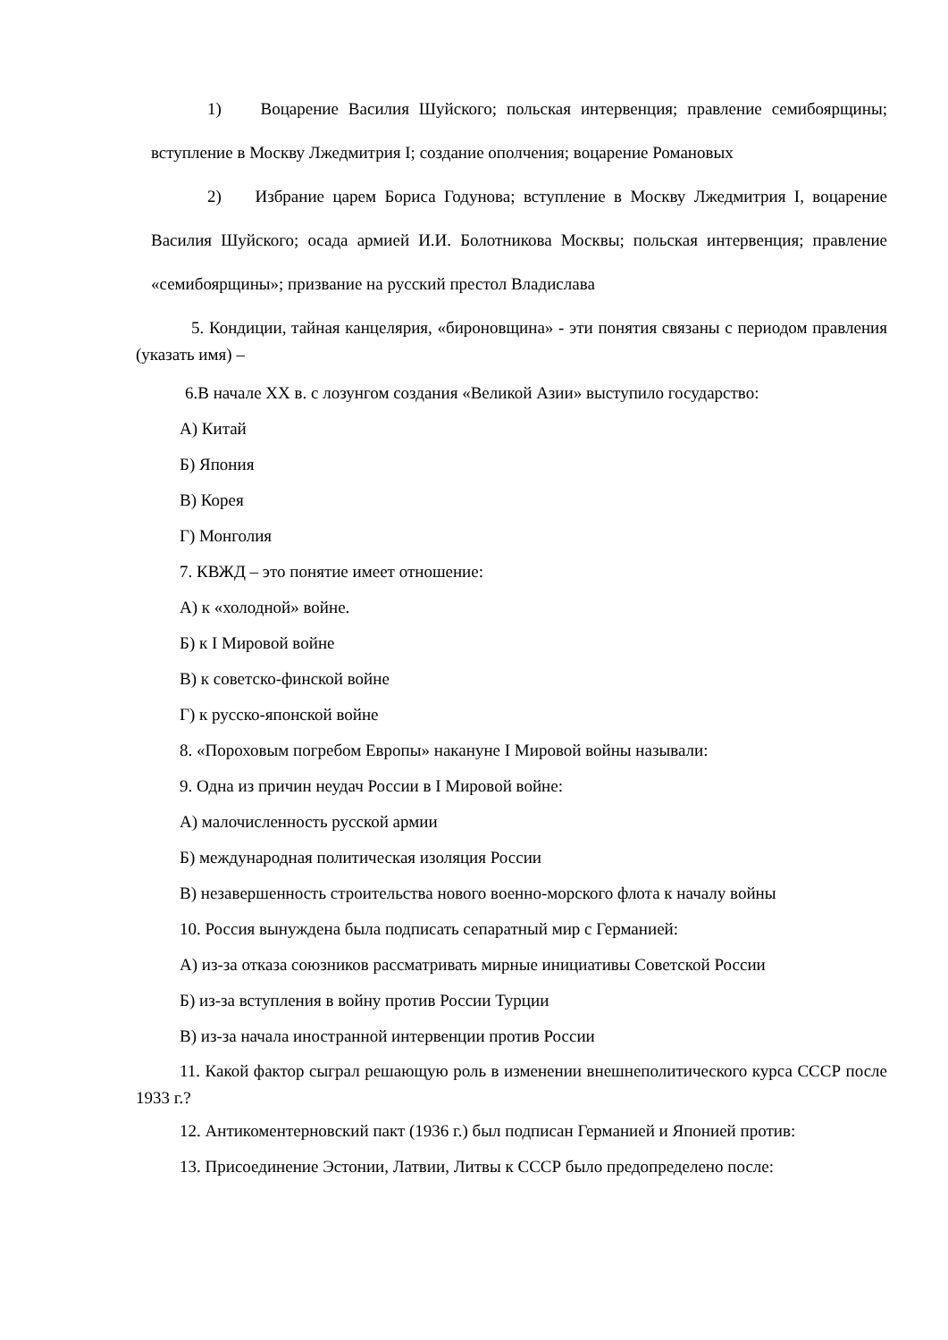1) Воцарение Василия Шуйского; польская интервенция; правление семибоярщины; вступление в Москву Лжедмитрия I; создание ополчения; воцарение Романовых
2) Избрание царем Бориса Годунова; вступление в Москву Лжедмитрия I, воцарение Василия Шуйского; осада армией И.И. Болотникова Москвы; польская интервенция; правление «семибоярщины»; призвание на русский престол Владислава
5. Кондиции, тайная канцелярия, «бироновщина» - эти понятия связаны с периодом правления (указать имя) –
6.В начале XX в. с лозунгом создания «Великой Азии» выступило государство:
А) Китай
Б) Япония
В) Корея
Г) Монголия
7. КВЖД – это понятие имеет отношение:
А) к «холодной» войне.
Б) к I Мировой войне
В) к советско-финской войне
Г) к русско-японской войне
8. «Пороховым погребом Европы» накануне I Мировой войны называли:
9. Одна из причин неудач России в I Мировой войне:
А) малочисленность русской армии
Б) международная политическая изоляция России
В) незавершенность строительства нового военно-морского флота к началу войны
10. Россия вынуждена была подписать сепаратный мир с Германией:
А) из-за отказа союзников рассматривать мирные инициативы Советской России
Б) из-за вступления в войну против России Турции
В) из-за начала иностранной интервенции против России
11. Какой фактор сыграл решающую роль в изменении внешнеполитического курса СССР после 1933 г.?
12. Антикоментерновский пакт (1936 г.) был подписан Германией и Японией против:
13. Присоединение Эстонии, Латвии, Литвы к СССР было предопределено после: